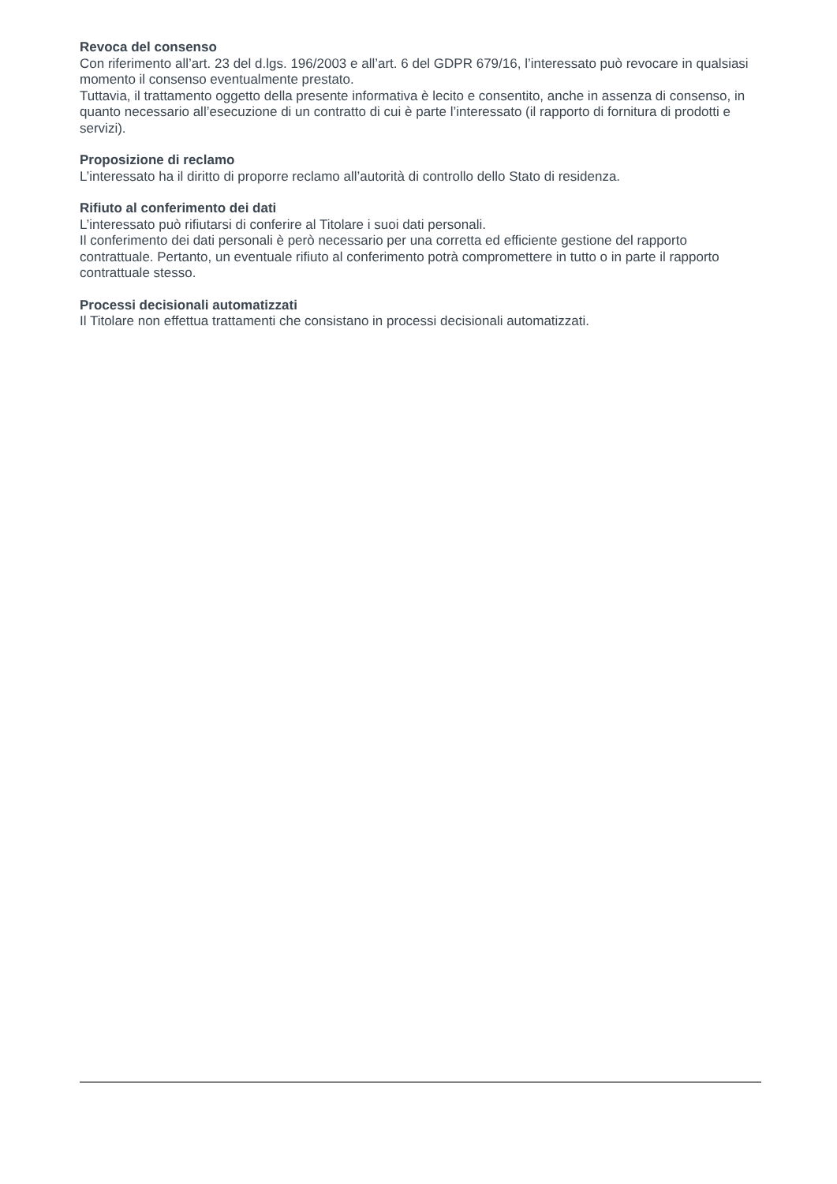Revoca del consenso
Con riferimento all’art. 23 del d.lgs. 196/2003 e all’art. 6 del GDPR 679/16, l’interessato può revocare in qualsiasi momento il consenso eventualmente prestato.
Tuttavia, il trattamento oggetto della presente informativa è lecito e consentito, anche in assenza di consenso, in quanto necessario all’esecuzione di un contratto di cui è parte l’interessato (il rapporto di fornitura di prodotti e servizi).
Proposizione di reclamo
L’interessato ha il diritto di proporre reclamo all’autorità di controllo dello Stato di residenza.
Rifiuto al conferimento dei dati
L’interessato può rifiutarsi di conferire al Titolare i suoi dati personali.
Il conferimento dei dati personali è però necessario per una corretta ed efficiente gestione del rapporto contrattuale. Pertanto, un eventuale rifiuto al conferimento potrà compromettere in tutto o in parte il rapporto contrattuale stesso.
Processi decisionali automatizzati
Il Titolare non effettua trattamenti che consistano in processi decisionali automatizzati.